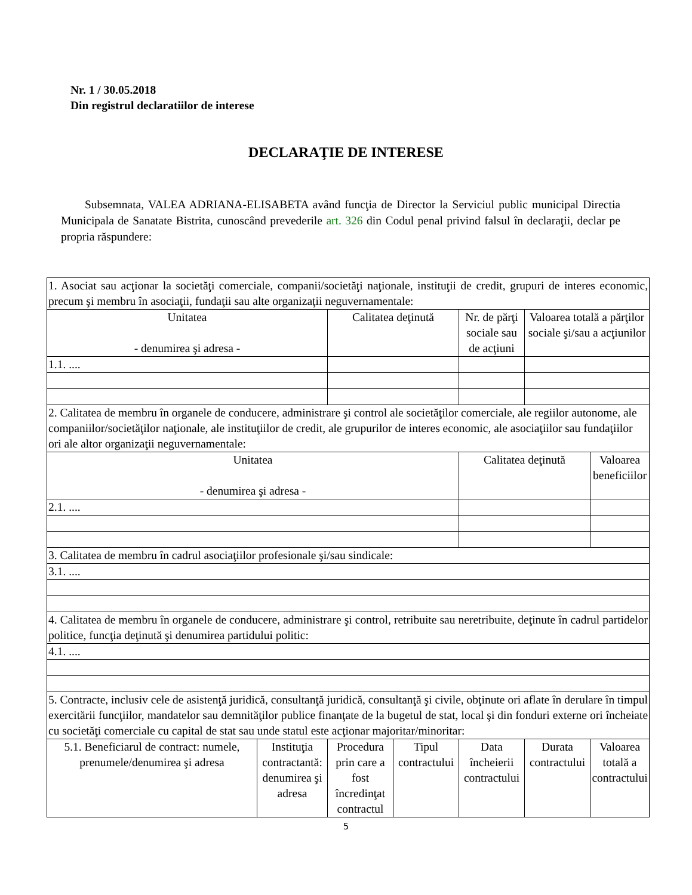Nr. 1 / 30.05.2018
Din registrul declaratiilor de interese
DECLARAŢIE DE INTERESE
Subsemnata, VALEA ADRIANA-ELISABETA având funcţia de Director la Serviciul public municipal Directia Municipala de Sanatate Bistrita, cunoscând prevederile art. 326 din Codul penal privind falsul în declaraţii, declar pe propria răspundere:
| 1. Asociat sau acţionar la societăţi comerciale, companii/societăţi naţionale, instituţii de credit, grupuri de interes economic, precum şi membru în asociaţii, fundaţii sau alte organizaţii neguvernamentale: | | | | | | |
| Unitatea - denumirea şi adresa - | | Calitatea deţinută | | Nr. de părţi sociale sau de acţiuni | Valoarea totală a părţilor sociale şi/sau a acţiunilor | |
| 1.1. .... | | | | | | |
| 2. Calitatea de membru în organele de conducere, administrare şi control ale societăţilor comerciale, ale regiilor autonome, ale companiilor/societăţilor naţionale, ale instituţiilor de credit, ale grupurilor de interes economic, ale asociaţiilor sau fundaţiilor ori ale altor organizaţii neguvernamentale: | | | | | | |
| Unitatea - denumirea şi adresa - | | | | Calitatea deţinută | | Valoarea beneficiilor |
| 2.1. .... | | | | | | |
| 3. Calitatea de membru în cadrul asociaţiilor profesionale şi/sau sindicale: | | | | | | |
| 3.1. .... | | | | | | |
| 4. Calitatea de membru în organele de conducere, administrare şi control, retribuite sau neretribuite, deţinute în cadrul partidelor politice, funcţia deţinută şi denumirea partidului politic: | | | | | | |
| 4.1. .... | | | | | | |
| 5. Contracte, inclusiv cele de asistenţă juridică, consultanţă juridică, consultanţă şi civile, obţinute ori aflate în derulare în timpul exercitării funcţiilor, mandatelor sau demnităţilor publice finanţate de la bugetul de stat, local şi din fonduri externe ori încheiate cu societăţi comerciale cu capital de stat sau unde statul este acţionar majoritar/minoritar: | | | | | | |
| 5.1. Beneficiarul de contract: numele, prenumele/denumirea şi adresa | Instituţia contractantă: denumirea şi adresa | Procedura prin care a fost încredinţat contractul | Tipul contractului | Data încheierii contractului | Durata contractului | Valoarea totală a contractului |
5